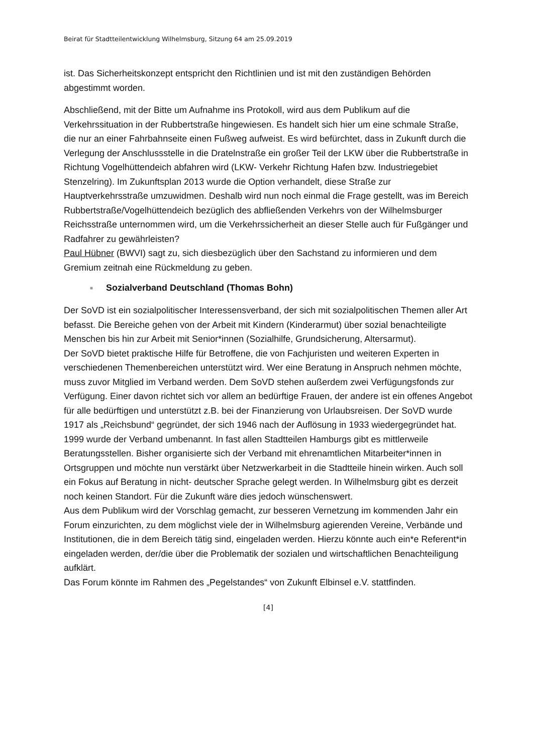Beirat für Stadtteilentwicklung Wilhelmsburg, Sitzung 64 am 25.09.2019
ist. Das Sicherheitskonzept entspricht den Richtlinien und ist mit den zuständigen Behörden abgestimmt worden.
Abschließend, mit der Bitte um Aufnahme ins Protokoll, wird aus dem Publikum auf die Verkehrssituation in der Rubbertstraße hingewiesen. Es handelt sich hier um eine schmale Straße, die nur an einer Fahrbahnseite einen Fußweg aufweist. Es wird befürchtet, dass in Zukunft durch die Verlegung der Anschlussstelle in die Dratelnstraße ein großer Teil der LKW über die Rubbertstraße in Richtung Vogelhüttendeich abfahren wird (LKW- Verkehr Richtung Hafen bzw. Industriegebiet Stenzelring). Im Zukunftsplan 2013 wurde die Option verhandelt, diese Straße zur Hauptverkehrsstraße umzuwidmen. Deshalb wird nun noch einmal die Frage gestellt, was im Bereich Rubbertstraße/Vogelhüttendeich bezüglich des abfließenden Verkehrs von der Wilhelmsburger Reichsstraße unternommen wird, um die Verkehrssicherheit an dieser Stelle auch für Fußgänger und Radfahrer zu gewährleisten?
Paul Hübner (BWVI) sagt zu, sich diesbezüglich über den Sachstand zu informieren und dem Gremium zeitnah eine Rückmeldung zu geben.
■ Sozialverband Deutschland (Thomas Bohn)
Der SoVD ist ein sozialpolitischer Interessensverband, der sich mit sozialpolitischen Themen aller Art befasst. Die Bereiche gehen von der Arbeit mit Kindern (Kinderarmut) über sozial benachteiligte Menschen bis hin zur Arbeit mit Senior*innen (Sozialhilfe, Grundsicherung, Altersarmut).
Der SoVD bietet praktische Hilfe für Betroffene, die von Fachjuristen und weiteren Experten in verschiedenen Themenbereichen unterstützt wird. Wer eine Beratung in Anspruch nehmen möchte, muss zuvor Mitglied im Verband werden. Dem SoVD stehen außerdem zwei Verfügungsfonds zur Verfügung. Einer davon richtet sich vor allem an bedürftige Frauen, der andere ist ein offenes Angebot für alle bedürftigen und unterstützt z.B. bei der Finanzierung von Urlaubsreisen. Der SoVD wurde 1917 als „Reichsbund“ gegründet, der sich 1946 nach der Auflösung in 1933 wiedergegründet hat. 1999 wurde der Verband umbenannt. In fast allen Stadtteilen Hamburgs gibt es mittlerweile Beratungsstellen. Bisher organisierte sich der Verband mit ehrenamtlichen Mitarbeiter*innen in Ortsgruppen und möchte nun verstärkt über Netzwerkarbeit in die Stadtteile hinein wirken. Auch soll ein Fokus auf Beratung in nicht- deutscher Sprache gelegt werden. In Wilhelmsburg gibt es derzeit noch keinen Standort. Für die Zukunft wäre dies jedoch wünschenswert.
Aus dem Publikum wird der Vorschlag gemacht, zur besseren Vernetzung im kommenden Jahr ein Forum einzurichten, zu dem möglichst viele der in Wilhelmsburg agierenden Vereine, Verbände und Institutionen, die in dem Bereich tätig sind, eingeladen werden. Hierzu könnte auch ein*e Referent*in eingeladen werden, der/die über die Problematik der sozialen und wirtschaftlichen Benachteiligung aufklärt.
Das Forum könnte im Rahmen des „Pegelstandes“ von Zukunft Elbinsel e.V. stattfinden.
[4]